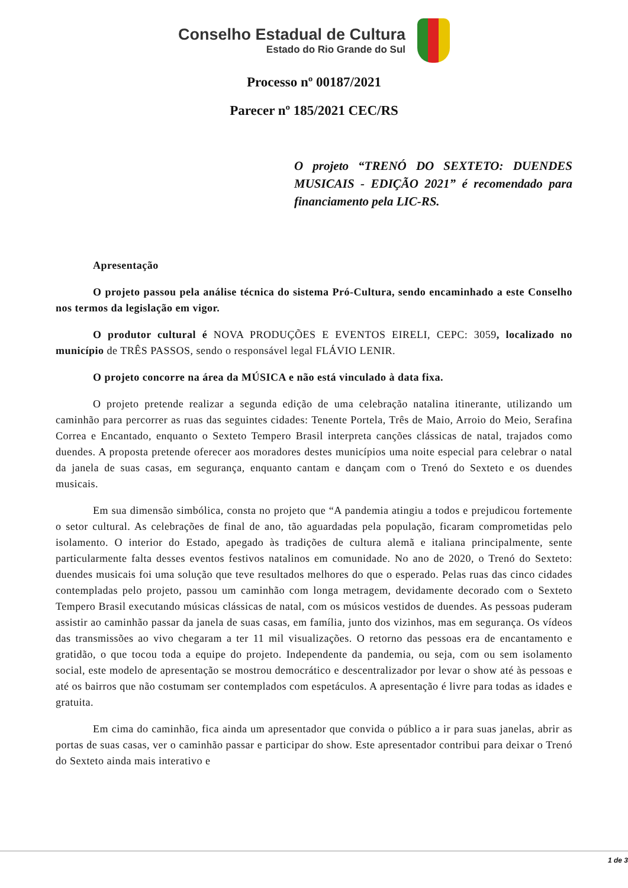Conselho Estadual de Cultura
Estado do Rio Grande do Sul
Processo nº 00187/2021
Parecer nº 185/2021 CEC/RS
O projeto “TRENÓ DO SEXTETO: DUENDES MUSICAIS - EDIÇÃO 2021” é recomendado para financiamento pela LIC-RS.
Apresentação
O projeto passou pela análise técnica do sistema Pró-Cultura, sendo encaminhado a este Conselho nos termos da legislação em vigor.
O produtor cultural é NOVA PRODUÇÕES E EVENTOS EIRELI, CEPC: 3059, localizado no município de TRÊS PASSOS, sendo o responsável legal FLÁVIO LENIR.
O projeto concorre na área da MÚSICA e não está vinculado à data fixa.
O projeto pretende realizar a segunda edição de uma celebração natalina itinerante, utilizando um caminhão para percorrer as ruas das seguintes cidades: Tenente Portela, Três de Maio, Arroio do Meio, Serafina Correa e Encantado, enquanto o Sexteto Tempero Brasil interpreta canções clássicas de natal, trajados como duendes. A proposta pretende oferecer aos moradores destes municípios uma noite especial para celebrar o natal da janela de suas casas, em segurança, enquanto cantam e dançam com o Trenó do Sexteto e os duendes musicais.
Em sua dimensão simbólica, consta no projeto que “A pandemia atingiu a todos e prejudicou fortemente o setor cultural. As celebrações de final de ano, tão aguardadas pela população, ficaram comprometidas pelo isolamento. O interior do Estado, apegado às tradições de cultura alemã e italiana principalmente, sente particularmente falta desses eventos festivos natalinos em comunidade. No ano de 2020, o Trenó do Sexteto: duendes musicais foi uma solução que teve resultados melhores do que o esperado. Pelas ruas das cinco cidades contempladas pelo projeto, passou um caminhão com longa metragem, devidamente decorado com o Sexteto Tempero Brasil executando músicas clássicas de natal, com os músicos vestidos de duendes. As pessoas puderam assistir ao caminhão passar da janela de suas casas, em família, junto dos vizinhos, mas em segurança. Os vídeos das transmissões ao vivo chegaram a ter 11 mil visualizações. O retorno das pessoas era de encantamento e gratidão, o que tocou toda a equipe do projeto. Independente da pandemia, ou seja, com ou sem isolamento social, este modelo de apresentação se mostrou democrático e descentralizador por levar o show até às pessoas e até os bairros que não costumam ser contemplados com espetáculos. A apresentação é livre para todas as idades e gratuita.
Em cima do caminhão, fica ainda um apresentador que convida o público a ir para suas janelas, abrir as portas de suas casas, ver o caminhão passar e participar do show. Este apresentador contribui para deixar o Trenó do Sexteto ainda mais interativo e
1 de 3